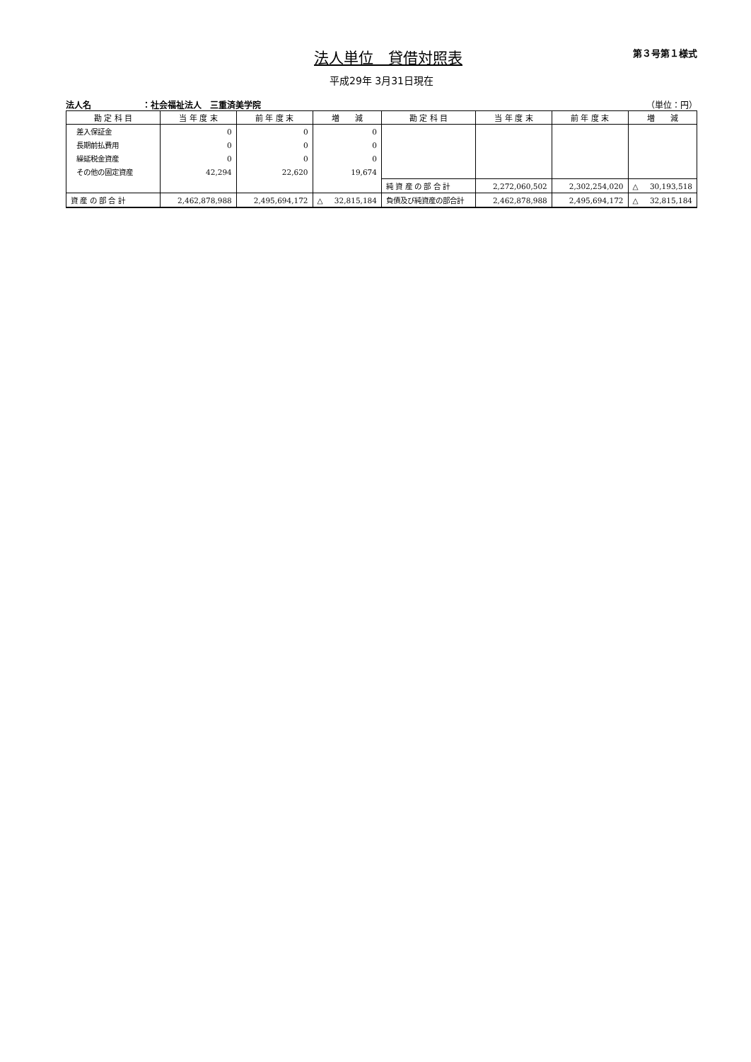法人単位　貸借対照表
第３号第１様式
平成29年 3月31日現在
法人名 ：社会福祉法人　三重済美学院 （単位：円）
| 勘 定 科 目 | 当 年 度 末 | 前 年 度 末 | 増 減 | 勘 定 科 目 | 当 年 度 末 | 前 年 度 末 | 増 減 |
| --- | --- | --- | --- | --- | --- | --- | --- |
| 差入保証金 | 0 | 0 | 0 | | | | |
| 長期前払費用 | 0 | 0 | 0 | | | | |
| 繰延税金資産 | 0 | 0 | 0 | | | | |
| その他の固定資産 | 42,294 | 22,620 | 19,674 | | | | |
| | | | | 純 資 産 の 部 合 計 | 2,272,060,502 | 2,302,254,020 | △ 30,193,518 |
| 資 産 の 部 合 計 | 2,462,878,988 | 2,495,694,172 | △ 32,815,184 | 負債及び純資産の部合計 | 2,462,878,988 | 2,495,694,172 | △ 32,815,184 |